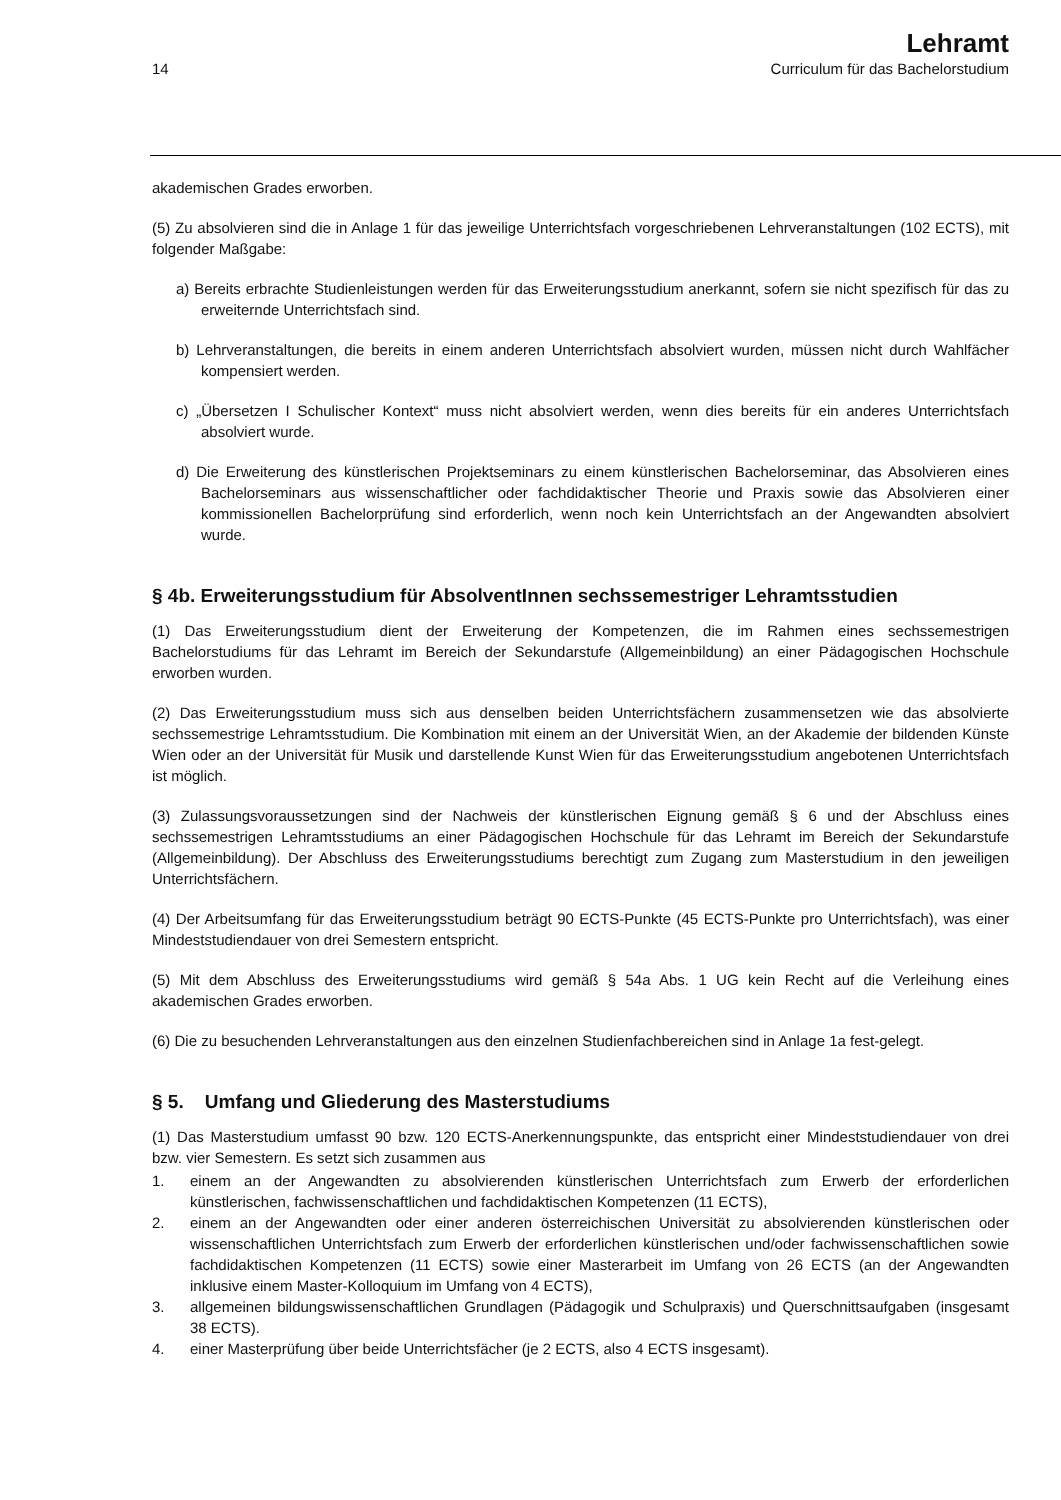14
Lehramt
Curriculum für das Bachelorstudium
akademischen Grades erworben.
(5) Zu absolvieren sind die in Anlage 1 für das jeweilige Unterrichtsfach vorgeschriebenen Lehrveranstaltungen (102 ECTS), mit folgender Maßgabe:
a) Bereits erbrachte Studienleistungen werden für das Erweiterungsstudium anerkannt, sofern sie nicht spezifisch für das zu erweiternde Unterrichtsfach sind.
b) Lehrveranstaltungen, die bereits in einem anderen Unterrichtsfach absolviert wurden, müssen nicht durch Wahlfächer kompensiert werden.
c) „Übersetzen I Schulischer Kontext“ muss nicht absolviert werden, wenn dies bereits für ein anderes Unterrichtsfach absolviert wurde.
d) Die Erweiterung des künstlerischen Projektseminars zu einem künstlerischen Bachelorseminar, das Absolvieren eines Bachelorseminars aus wissenschaftlicher oder fachdidaktischer Theorie und Praxis sowie das Absolvieren einer kommissionellen Bachelorprüfung sind erforderlich, wenn noch kein Unterrichtsfach an der Angewandten absolviert wurde.
§ 4b. Erweiterungsstudium für AbsolventInnen sechssemestriger Lehramtsstudien
(1) Das Erweiterungsstudium dient der Erweiterung der Kompetenzen, die im Rahmen eines sechssemestrigen Bachelorstudiums für das Lehramt im Bereich der Sekundarstufe (Allgemeinbildung) an einer Pädagogischen Hochschule erworben wurden.
(2) Das Erweiterungsstudium muss sich aus denselben beiden Unterrichtsfächern zusammensetzen wie das absolvierte sechssemestrige Lehramtsstudium. Die Kombination mit einem an der Universität Wien, an der Akademie der bildenden Künste Wien oder an der Universität für Musik und darstellende Kunst Wien für das Erweiterungsstudium angebotenen Unterrichtsfach ist möglich.
(3) Zulassungsvoraussetzungen sind der Nachweis der künstlerischen Eignung gemäß § 6 und der Abschluss eines sechssemestrigen Lehramtsstudiums an einer Pädagogischen Hochschule für das Lehramt im Bereich der Sekundarstufe (Allgemeinbildung). Der Abschluss des Erweiterungsstudiums berechtigt zum Zugang zum Masterstudium in den jeweiligen Unterrichtsfächern.
(4) Der Arbeitsumfang für das Erweiterungsstudium beträgt 90 ECTS-Punkte (45 ECTS-Punkte pro Unterrichtsfach), was einer Mindeststudiendauer von drei Semestern entspricht.
(5) Mit dem Abschluss des Erweiterungsstudiums wird gemäß § 54a Abs. 1 UG kein Recht auf die Verleihung eines akademischen Grades erworben.
(6) Die zu besuchenden Lehrveranstaltungen aus den einzelnen Studienfachbereichen sind in Anlage 1a fest-gelegt.
§ 5. Umfang und Gliederung des Masterstudiums
(1) Das Masterstudium umfasst 90 bzw. 120 ECTS-Anerkennungspunkte, das entspricht einer Mindeststudiendauer von drei bzw. vier Semestern. Es setzt sich zusammen aus
1. einem an der Angewandten zu absolvierenden künstlerischen Unterrichtsfach zum Erwerb der erforderlichen künstlerischen, fachwissenschaftlichen und fachdidaktischen Kompetenzen (11 ECTS),
2. einem an der Angewandten oder einer anderen österreichischen Universität zu absolvierenden künstlerischen oder wissenschaftlichen Unterrichtsfach zum Erwerb der erforderlichen künstlerischen und/oder fachwissenschaftlichen sowie fachdidaktischen Kompetenzen (11 ECTS) sowie einer Masterarbeit im Umfang von 26 ECTS (an der Angewandten inklusive einem Master-Kolloquium im Umfang von 4 ECTS),
3. allgemeinen bildungswissenschaftlichen Grundlagen (Pädagogik und Schulpraxis) und Querschnittsaufgaben (insgesamt 38 ECTS).
4. einer Masterprüfung über beide Unterrichtsfächer (je 2 ECTS, also 4 ECTS insgesamt).